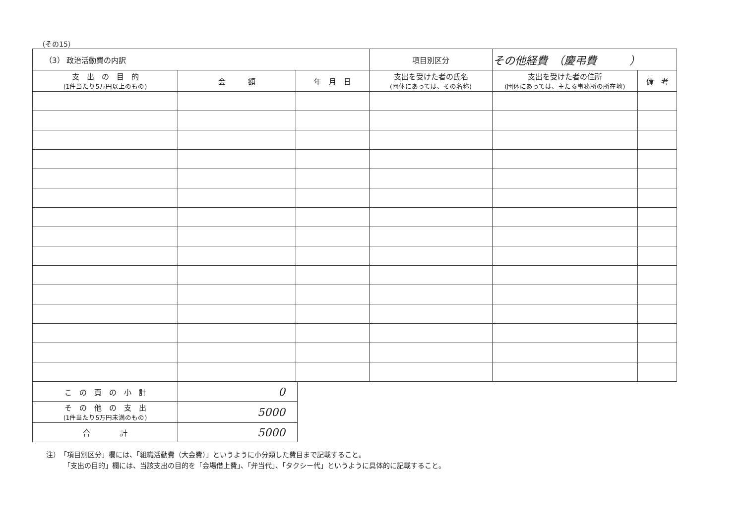（その15）
| （3） 政治活動費の内訳 | | | 項目別区分 | その他経費 （慶弔費 ） | |
| 支 出 の 目 的 (1件当たり5万円以上のもの) | 金 額 | 年 月 日 | 支出を受けた者の氏名 (団体にあっては、その名称) | 支出を受けた者の住所 (団体にあっては、主たる事務所の所在地) | 備 考 |
| こ の 頁 の 小 計 | 0 |
| そ の 他 の 支 出 (1件当たり5万円未満のもの) | 5000 |
| 合 計 | 5000 |
注）　「項目別区分」欄には、「組織活動費（大会費）」というように小分類した費目まで記載すること。
　　　「支出の目的」欄には、当該支出の目的を「会場借上費」、「弁当代」、「タクシー代」というように具体的に記載すること。